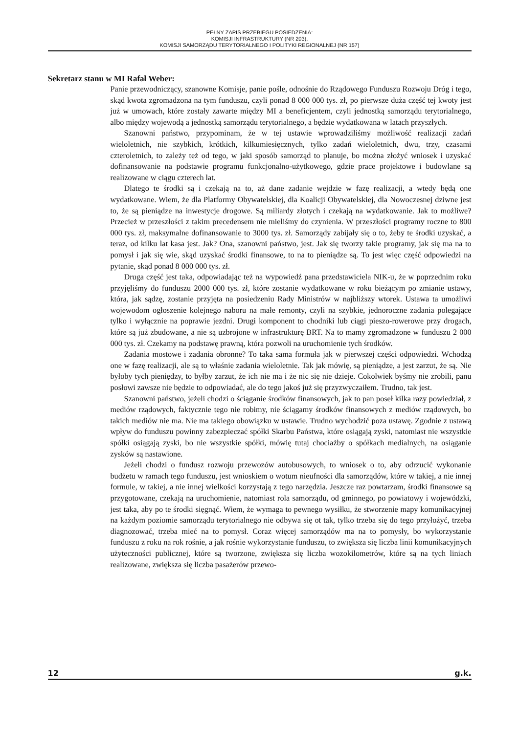PEŁNY ZAPIS PRZEBIEGU POSIEDZENIA:
KOMISJI INFRASTRUKTURY (NR 203),
KOMISJI SAMORZĄDU TERYTORIALNEGO I POLITYKI REGIONALNEJ (NR 157)
Sekretarz stanu w MI Rafał Weber:
Panie przewodniczący, szanowne Komisje, panie pośle, odnośnie do Rządowego Funduszu Rozwoju Dróg i tego, skąd kwota zgromadzona na tym funduszu, czyli ponad 8 000 000 tys. zł, po pierwsze duża część tej kwoty jest już w umowach, które zostały zawarte między MI a beneficjentem, czyli jednostką samorządu terytorialnego, albo między wojewodą a jednostką samorządu terytorialnego, a będzie wydatkowana w latach przyszłych.
Szanowni państwo, przypominam, że w tej ustawie wprowadziliśmy możliwość realizacji zadań wieloletnich, nie szybkich, krótkich, kilkumiesięcznych, tylko zadań wieloletnich, dwu, trzy, czasami czteroletnich, to zależy też od tego, w jaki sposób samorząd to planuje, bo można złożyć wniosek i uzyskać dofinansowanie na podstawie programu funkcjonalno-użytkowego, gdzie prace projektowe i budowlane są realizowane w ciągu czterech lat.
Dlatego te środki są i czekają na to, aż dane zadanie wejdzie w fazę realizacji, a wtedy będą one wydatkowane. Wiem, że dla Platformy Obywatelskiej, dla Koalicji Obywatelskiej, dla Nowoczesnej dziwne jest to, że są pieniądze na inwestycje drogowe. Są miliardy złotych i czekają na wydatkowanie. Jak to możliwe? Przecież w przeszłości z takim precedensem nie mieliśmy do czynienia. W przeszłości programy roczne to 800 000 tys. zł, maksymalne dofinansowanie to 3000 tys. zł. Samorządy zabijały się o to, żeby te środki uzyskać, a teraz, od kilku lat kasa jest. Jak? Ona, szanowni państwo, jest. Jak się tworzy takie programy, jak się ma na to pomysł i jak się wie, skąd uzyskać środki finansowe, to na to pieniądze są. To jest więc część odpowiedzi na pytanie, skąd ponad 8 000 000 tys. zł.
Druga część jest taka, odpowiadając też na wypowiedź pana przedstawiciela NIK-u, że w poprzednim roku przyjęliśmy do funduszu 2000 000 tys. zł, które zostanie wydatkowane w roku bieżącym po zmianie ustawy, która, jak sądzę, zostanie przyjęta na posiedzeniu Rady Ministrów w najbliższy wtorek. Ustawa ta umożliwi wojewodom ogłoszenie kolejnego naboru na małe remonty, czyli na szybkie, jednoroczne zadania polegające tylko i wyłącznie na poprawie jezdni. Drugi komponent to chodniki lub ciągi pieszo-rowerowe przy drogach, które są już zbudowane, a nie są uzbrojone w infrastrukturę BRT. Na to mamy zgromadzone w funduszu 2 000 000 tys. zł. Czekamy na podstawę prawną, która pozwoli na uruchomienie tych środków.
Zadania mostowe i zadania obronne? To taka sama formuła jak w pierwszej części odpowiedzi. Wchodzą one w fazę realizacji, ale są to właśnie zadania wieloletnie. Tak jak mówię, są pieniądze, a jest zarzut, że są. Nie byłoby tych pieniędzy, to byłby zarzut, że ich nie ma i że nic się nie dzieje. Cokolwiek byśmy nie zrobili, panu posłowi zawsze nie będzie to odpowiadać, ale do tego jakoś już się przyzwyczaiłem. Trudno, tak jest.
Szanowni państwo, jeżeli chodzi o ściąganie środków finansowych, jak to pan poseł kilka razy powiedział, z mediów rządowych, faktycznie tego nie robimy, nie ściągamy środków finansowych z mediów rządowych, bo takich mediów nie ma. Nie ma takiego obowiązku w ustawie. Trudno wychodzić poza ustawę. Zgodnie z ustawą wpływ do funduszu powinny zabezpieczać spółki Skarbu Państwa, które osiągają zyski, natomiast nie wszystkie spółki osiągają zyski, bo nie wszystkie spółki, mówię tutaj chociażby o spółkach medialnych, na osiąganie zysków są nastawione.
Jeżeli chodzi o fundusz rozwoju przewozów autobusowych, to wniosek o to, aby odrzucić wykonanie budżetu w ramach tego funduszu, jest wnioskiem o wotum nieufności dla samorządów, które w takiej, a nie innej formule, w takiej, a nie innej wielkości korzystają z tego narzędzia. Jeszcze raz powtarzam, środki finansowe są przygotowane, czekają na uruchomienie, natomiast rola samorządu, od gminnego, po powiatowy i wojewódzki, jest taka, aby po te środki sięgnąć. Wiem, że wymaga to pewnego wysiłku, że stworzenie mapy komunikacyjnej na każdym poziomie samorządu terytorialnego nie odbywa się ot tak, tylko trzeba się do tego przyłożyć, trzeba diagnozować, trzeba mieć na to pomysł. Coraz więcej samorządów ma na to pomysły, bo wykorzystanie funduszu z roku na rok rośnie, a jak rośnie wykorzystanie funduszu, to zwiększa się liczba linii komunikacyjnych użyteczności publicznej, które są tworzone, zwiększa się liczba wozokilometrów, które są na tych liniach realizowane, zwiększa się liczba pasażerów przewo-
12 g.k.